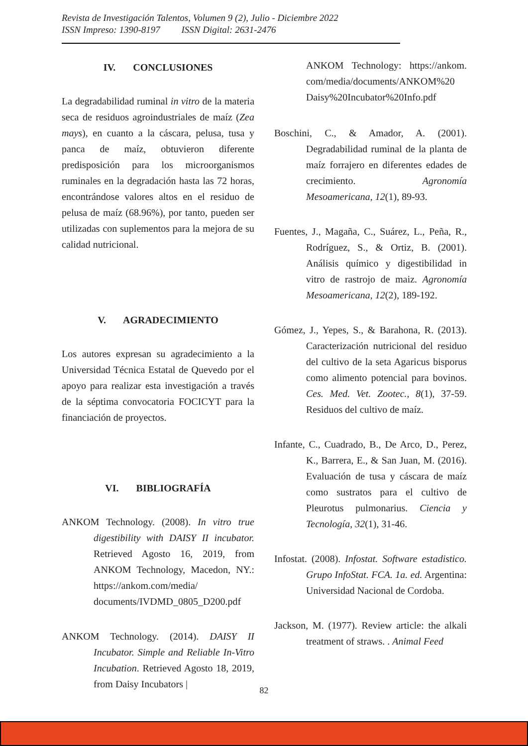Revista de Investigación Talentos, Volumen 9 (2), Julio - Diciembre 2022
ISSN Impreso: 1390-8197 ISSN Digital: 2631-2476
IV. CONCLUSIONES
La degradabilidad ruminal in vitro de la materia seca de residuos agroindustriales de maíz (Zea mays), en cuanto a la cáscara, pelusa, tusa y panca de maíz, obtuvieron diferente predisposición para los microorganismos ruminales en la degradación hasta las 72 horas, encontrándose valores altos en el residuo de pelusa de maíz (68.96%), por tanto, pueden ser utilizadas con suplementos para la mejora de su calidad nutricional.
V. AGRADECIMIENTO
Los autores expresan su agradecimiento a la Universidad Técnica Estatal de Quevedo por el apoyo para realizar esta investigación a través de la séptima convocatoria FOCICYT para la financiación de proyectos.
VI. BIBLIOGRAFÍA
ANKOM Technology. (2008). In vitro true digestibility with DAISY II incubator. Retrieved Agosto 16, 2019, from ANKOM Technology, Macedon, NY.: https://ankom.com/media/ documents/IVDMD_0805_D200.pdf
ANKOM Technology. (2014). DAISY II Incubator. Simple and Reliable In-Vitro Incubation. Retrieved Agosto 18, 2019, from Daisy Incubators |
ANKOM Technology: https://ankom. com/media/documents/ANKOM%20 Daisy%20Incubator%20Info.pdf
Boschini, C., & Amador, A. (2001). Degradabilidad ruminal de la planta de maíz forrajero en diferentes edades de crecimiento. Agronomía Mesoamericana, 12(1), 89-93.
Fuentes, J., Magaña, C., Suárez, L., Peña, R., Rodríguez, S., & Ortiz, B. (2001). Análisis químico y digestibilidad in vitro de rastrojo de maiz. Agronomía Mesoamericana, 12(2), 189-192.
Gómez, J., Yepes, S., & Barahona, R. (2013). Caracterización nutricional del residuo del cultivo de la seta Agaricus bisporus como alimento potencial para bovinos. Ces. Med. Vet. Zootec., 8(1), 37-59. Residuos del cultivo de maíz.
Infante, C., Cuadrado, B., De Arco, D., Perez, K., Barrera, E., & San Juan, M. (2016). Evaluación de tusa y cáscara de maíz como sustratos para el cultivo de Pleurotus pulmonarius. Ciencia y Tecnología, 32(1), 31-46.
Infostat. (2008). Infostat. Software estadistico. Grupo InfoStat. FCA. 1a. ed. Argentina: Universidad Nacional de Cordoba.
Jackson, M. (1977). Review article: the alkali treatment of straws. . Animal Feed
82